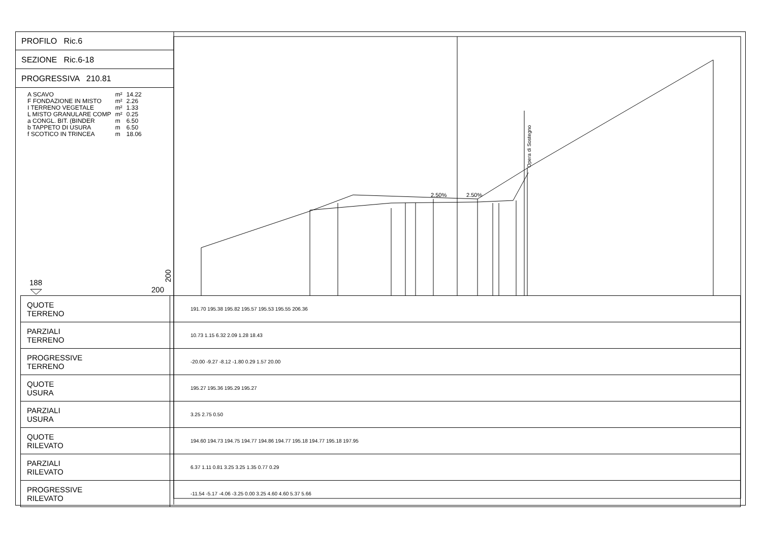Opera di Sostegno
2.50%
2.50%
188
200
200
PROFILO Ric.6
SEZIONE Ric.6-18
PROGRESSIVA 210.81
| A SCAVO | m² | 14.22 |
| F FONDAZIONE IN MISTO | m² | 2.26 |
| I TERRENO VEGETALE | m² | 1.33 |
| L MISTO GRANULARE COMP | m² | 0.25 |
| a CONGL. BIT. (BINDER | m | 6.50 |
| b TAPPETO DI USURA | m | 6.50 |
| f SCOTICO IN TRINCEA | m | 18.06 |
| QUOTE TERRENO | 191.70 195.38 195.82 195.57 195.53 195.55 206.36 |
| PARZIALI TERRENO | 10.73 1.15 6.32 2.09 1.28 18.43 |
| PROGRESSIVE TERRENO | -20.00 -9.27 -8.12 -1.80 0.29 1.57 20.00 |
| QUOTE USURA | 195.27 195.36 195.29 195.27 |
| PARZIALI USURA | 3.25 2.75 0.50 |
| QUOTE RILEVATO | 194.60 194.73 194.75 194.77 194.86 194.77 195.18 194.77 195.18 197.95 |
| PARZIALI RILEVATO | 6.37 1.11 0.81 3.25 3.25 1.35 0.77 0.29 |
| PROGRESSIVE RILEVATO | -11.54 -5.17 -4.06 -3.25 0.00 3.25 4.60 4.60 5.37 5.66 |